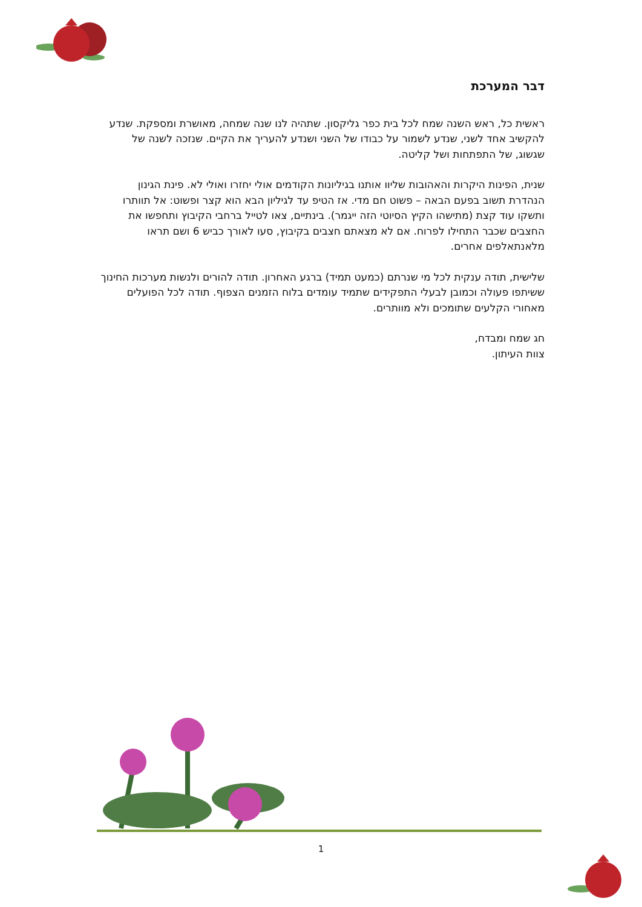דבר המערכת
ראשית כל, ראש השנה שמח לכל בית כפר גליקסון. שתהיה לנו שנה שמחה, מאושרת ומספקת. שנדע להקשיב אחד לשני, שנדע לשמור על כבודו של השני ושנדע להעריך את הקיים. שנזכה לשנה של שגשוג, של התפתחות ושל קליטה.
שנית, הפינות היקרות והאהובות שליוו אותנו בגיליונות הקודמים אולי יחזרו ואולי לא. פינת הגינון הנהדרת תשוב בפעם הבאה – פשוט חם מדי. אז הטיפ עד לגיליון הבא הוא קצר ופשוט: אל תוותרו ותשקו עוד קצת (מתישהו הקיץ הסיוטי הזה ייגמר). בינתיים, צאו לטייל ברחבי הקיבוץ ותחפשו את החצבים שכבר התחילו לפרוח. אם לא מצאתם חצבים בקיבוץ, סעו לאורך כביש 6 ושם תראו מלאנתאלפים אחרים.
שלישית, תודה ענקית לכל מי שנרתם (כמעט תמיד) ברגע האחרון. תודה להורים ולנשות מערכות החינוך ששיתפו פעולה וכמובן לבעלי התפקידים שתמיד עומדים בלוח הזמנים הצפוף. תודה לכל הפועלים מאחורי הקלעים שתומכים ולא מוותרים.
חג שמח ומבדח,
צוות העיתון.
1